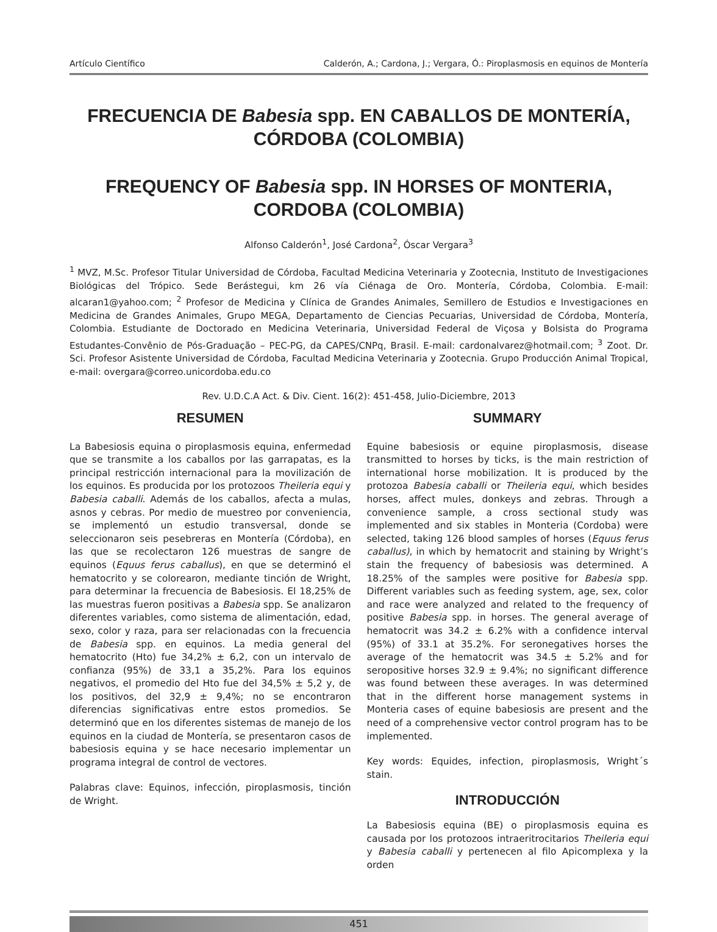Artículo Científico Calderón, A.; Cardona, J.; Vergara, Ó.: Piroplasmosis en equinos de Montería
FRECUENCIA DE Babesia spp. EN CABALLOS DE MONTERÍA, CÓRDOBA (COLOMBIA)
FREQUENCY OF Babesia spp. IN HORSES OF MONTERIA, CORDOBA (COLOMBIA)
Alfonso Calderón<sup>1</sup>, José Cardona<sup>2</sup>, Óscar Vergara<sup>3</sup>
<sup>1</sup> MVZ, M.Sc. Profesor Titular Universidad de Córdoba, Facultad Medicina Veterinaria y Zootecnia, Instituto de Investigaciones Biológicas del Trópico. Sede Berástegui, km 26 vía Ciénaga de Oro. Montería, Córdoba, Colombia. E-mail: alcaran1@yahoo.com; <sup>2</sup> Profesor de Medicina y Clínica de Grandes Animales, Semillero de Estudios e Investigaciones en Medicina de Grandes Animales, Grupo MEGA, Departamento de Ciencias Pecuarias, Universidad de Córdoba, Montería, Colombia. Estudiante de Doctorado en Medicina Veterinaria, Universidad Federal de Viçosa y Bolsista do Programa Estudantes-Convênio de Pós-Graduação – PEC-PG, da CAPES/CNPq, Brasil. E-mail: cardonalvarez@hotmail.com; <sup>3</sup> Zoot. Dr. Sci. Profesor Asistente Universidad de Córdoba, Facultad Medicina Veterinaria y Zootecnia. Grupo Producción Animal Tropical, e-mail: overgara@correo.unicordoba.edu.co
Rev. U.D.C.A Act. & Div. Cient. 16(2): 451-458, Julio-Diciembre, 2013
RESUMEN
La Babesiosis equina o piroplasmosis equina, enfermedad que se transmite a los caballos por las garrapatas, es la principal restricción internacional para la movilización de los equinos. Es producida por los protozoos Theileria equi y Babesia caballi. Además de los caballos, afecta a mulas, asnos y cebras. Por medio de muestreo por conveniencia, se implementó un estudio transversal, donde se seleccionaron seis pesebreras en Montería (Córdoba), en las que se recolectaron 126 muestras de sangre de equinos (Equus ferus caballus), en que se determinó el hematocrito y se colorearon, mediante tinción de Wright, para determinar la frecuencia de Babesiosis. El 18,25% de las muestras fueron positivas a Babesia spp. Se analizaron diferentes variables, como sistema de alimentación, edad, sexo, color y raza, para ser relacionadas con la frecuencia de Babesia spp. en equinos. La media general del hematocrito (Hto) fue 34,2% ± 6,2, con un intervalo de confianza (95%) de 33,1 a 35,2%. Para los equinos negativos, el promedio del Hto fue del 34,5% ± 5,2 y, de los positivos, del 32,9 ± 9,4%; no se encontraron diferencias significativas entre estos promedios. Se determinó que en los diferentes sistemas de manejo de los equinos en la ciudad de Montería, se presentaron casos de babesiosis equina y se hace necesario implementar un programa integral de control de vectores.
Palabras clave: Equinos, infección, piroplasmosis, tinción de Wright.
SUMMARY
Equine babesiosis or equine piroplasmosis, disease transmitted to horses by ticks, is the main restriction of international horse mobilization. It is produced by the protozoa Babesia caballi or Theileria equi, which besides horses, affect mules, donkeys and zebras. Through a convenience sample, a cross sectional study was implemented and six stables in Monteria (Cordoba) were selected, taking 126 blood samples of horses (Equus ferus caballus), in which by hematocrit and staining by Wright’s stain the frequency of babesiosis was determined. A 18.25% of the samples were positive for Babesia spp. Different variables such as feeding system, age, sex, color and race were analyzed and related to the frequency of positive Babesia spp. in horses. The general average of hematocrit was 34.2 ± 6.2% with a confidence interval (95%) of 33.1 at 35.2%. For seronegatives horses the average of the hematocrit was 34.5 ± 5.2% and for seropositive horses 32.9 ± 9.4%; no significant difference was found between these averages. In was determined that in the different horse management systems in Monteria cases of equine babesiosis are present and the need of a comprehensive vector control program has to be implemented.
Key words: Equides, infection, piroplasmosis, Wright´s stain.
INTRODUCCIÓN
La Babesiosis equina (BE) o piroplasmosis equina es causada por los protozoos intraeritrocitarios Theileria equi y Babesia caballi y pertenecen al filo Apicomplexa y la orden
451